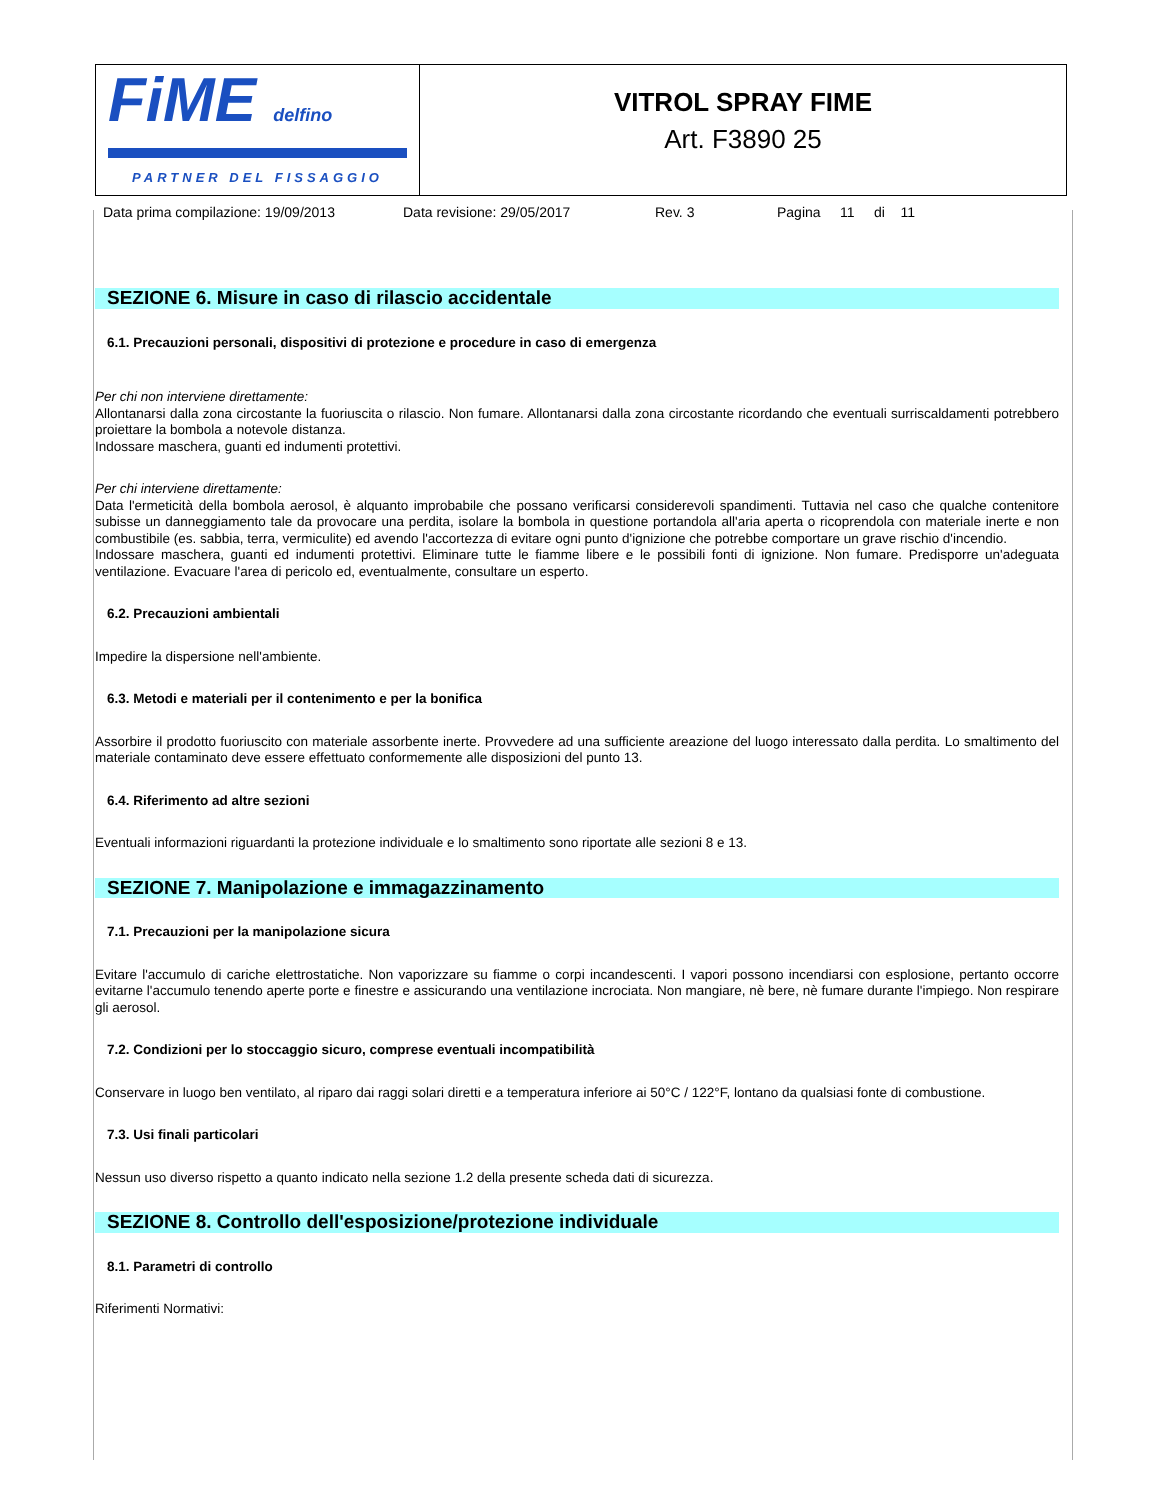FiME delfino
PARTNER DEL FISSAGGIO
VITROL SPRAY FIME
Art. F3890 25
Data prima compilazione: 19/09/2013 Data revisione: 29/05/2017 Rev. 3 Pagina 11 di 11
SEZIONE 6. Misure in caso di rilascio accidentale
6.1. Precauzioni personali, dispositivi di protezione e procedure in caso di emergenza
Per chi non interviene direttamente:
Allontanarsi dalla zona circostante la fuoriuscita o rilascio. Non fumare. Allontanarsi dalla zona circostante ricordando che eventuali surriscaldamenti potrebbero proiettare la bombola a notevole distanza.
Indossare maschera, guanti ed indumenti protettivi.
Per chi interviene direttamente:
Data l'ermeticità della bombola aerosol, è alquanto improbabile che possano verificarsi considerevoli spandimenti. Tuttavia nel caso che qualche contenitore subisse un danneggiamento tale da provocare una perdita, isolare la bombola in questione portandola all'aria aperta o ricoprendola con materiale inerte e non combustibile (es. sabbia, terra, vermiculite) ed avendo l'accortezza di evitare ogni punto d'ignizione che potrebbe comportare un grave rischio d'incendio.
Indossare maschera, guanti ed indumenti protettivi. Eliminare tutte le fiamme libere e le possibili fonti di ignizione. Non fumare. Predisporre un'adeguata ventilazione. Evacuare l'area di pericolo ed, eventualmente, consultare un esperto.
6.2. Precauzioni ambientali
Impedire la dispersione nell'ambiente.
6.3. Metodi e materiali per il contenimento e per la bonifica
Assorbire il prodotto fuoriuscito con materiale assorbente inerte. Provvedere ad una sufficiente areazione del luogo interessato dalla perdita. Lo smaltimento del materiale contaminato deve essere effettuato conformemente alle disposizioni del punto 13.
6.4. Riferimento ad altre sezioni
Eventuali informazioni riguardanti la protezione individuale e lo smaltimento sono riportate alle sezioni 8 e 13.
SEZIONE 7. Manipolazione e immagazzinamento
7.1. Precauzioni per la manipolazione sicura
Evitare l'accumulo di cariche elettrostatiche. Non vaporizzare su fiamme o corpi incandescenti. I vapori possono incendiarsi con esplosione, pertanto occorre evitarne l'accumulo tenendo aperte porte e finestre e assicurando una ventilazione incrociata. Non mangiare, nè bere, nè fumare durante l'impiego. Non respirare gli aerosol.
7.2. Condizioni per lo stoccaggio sicuro, comprese eventuali incompatibilità
Conservare in luogo ben ventilato, al riparo dai raggi solari diretti e a temperatura inferiore ai 50°C / 122°F, lontano da qualsiasi fonte di combustione.
7.3. Usi finali particolari
Nessun uso diverso rispetto a quanto indicato nella sezione 1.2 della presente scheda dati di sicurezza.
SEZIONE 8. Controllo dell'esposizione/protezione individuale
8.1. Parametri di controllo
Riferimenti Normativi: